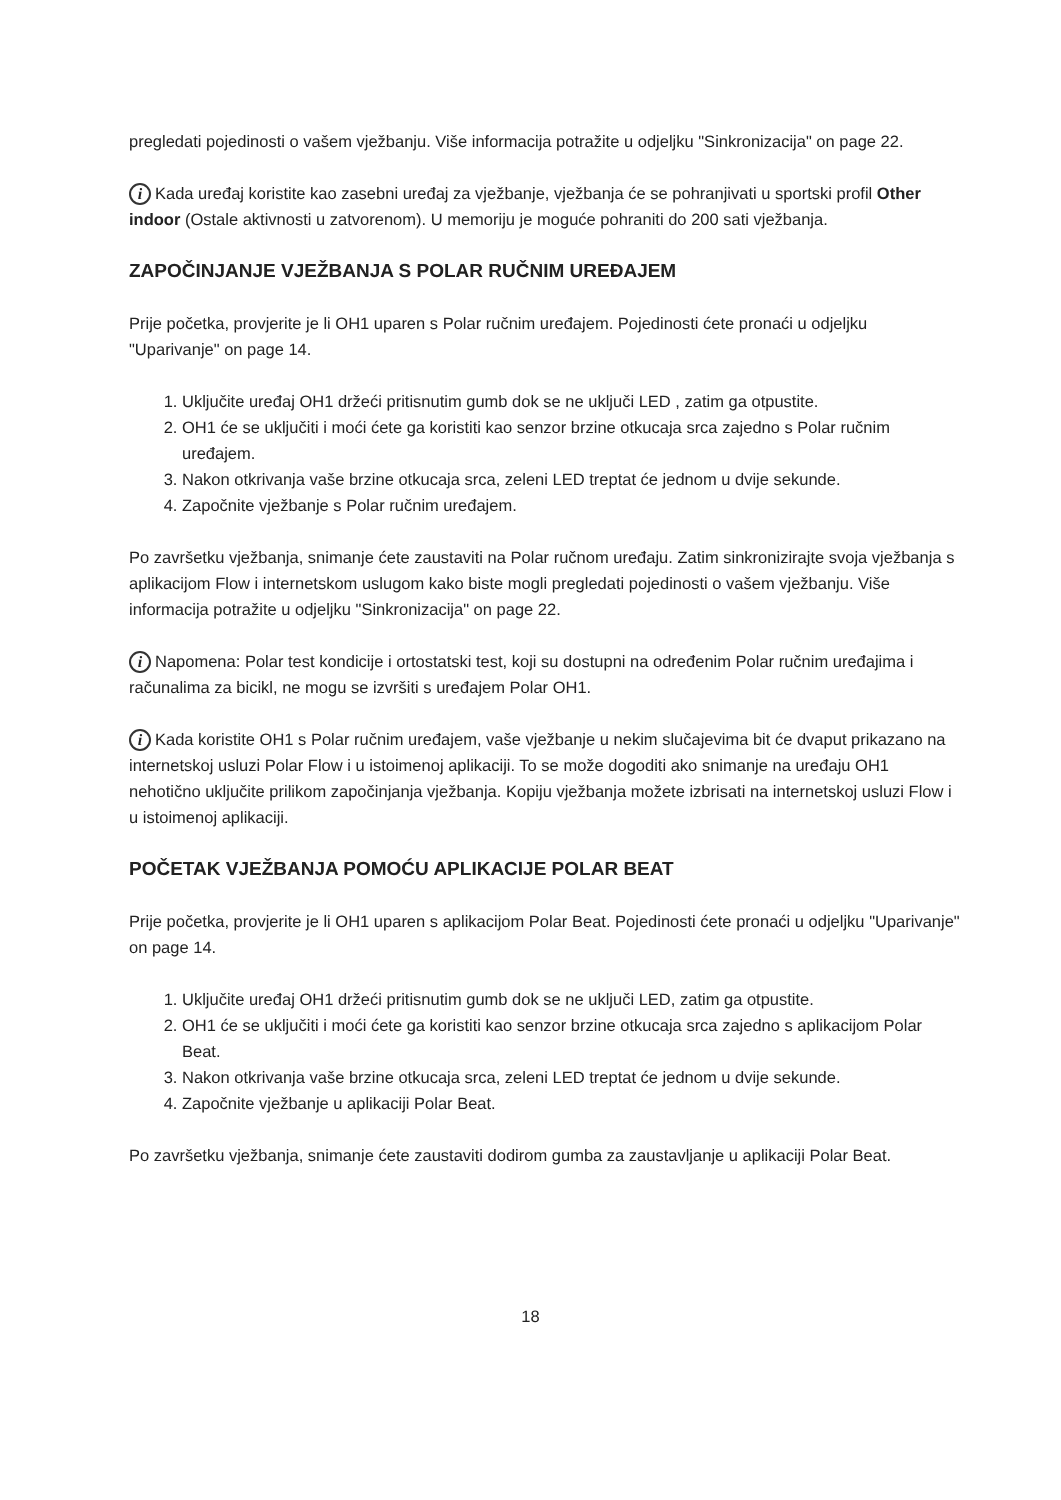pregledati pojedinosti o vašem vježbanju. Više informacija potražite u odjeljku "Sinkronizacija" on page 22.
i Kada uređaj koristite kao zasebni uređaj za vježbanje, vježbanja će se pohranjivati u sportski profil Other indoor (Ostale aktivnosti u zatvorenom). U memoriju je moguće pohraniti do 200 sati vježbanja.
ZAPOČINJANJE VJEŽBANJA S POLAR RUČNIM UREĐAJEM
Prije početka, provjerite je li OH1 uparen s Polar ručnim uređajem. Pojedinosti ćete pronaći u odjeljku "Uparivanje" on page 14.
1. Uključite uređaj OH1 držeći pritisnutim gumb dok se ne uključi LED , zatim ga otpustite.
2. OH1 će se uključiti i moći ćete ga koristiti kao senzor brzine otkucaja srca zajedno s Polar ručnim uređajem.
3. Nakon otkrivanja vaše brzine otkucaja srca, zeleni LED treptat će jednom u dvije sekunde.
4. Započnite vježbanje s Polar ručnim uređajem.
Po završetku vježbanja, snimanje ćete zaustaviti na Polar ručnom uređaju. Zatim sinkronizirajte svoja vježbanja s aplikacijom Flow i internetskom uslugom kako biste mogli pregledati pojedinosti o vašem vježbanju. Više informacija potražite u odjeljku "Sinkronizacija" on page 22.
i Napomena: Polar test kondicije i ortostatski test, koji su dostupni na određenim Polar ručnim uređajima i računalima za bicikl, ne mogu se izvršiti s uređajem Polar OH1.
i Kada koristite OH1 s Polar ručnim uređajem, vaše vježbanje u nekim slučajevima bit će dvaput prikazano na internetskoj usluzi Polar Flow i u istoimenoj aplikaciji. To se može dogoditi ako snimanje na uređaju OH1 nehotično uključite prilikom započinjanja vježbanja. Kopiju vježbanja možete izbrisati na internetskoj usluzi Flow i u istoimenoj aplikaciji.
POČETAK VJEŽBANJA POMOĆU APLIKACIJE POLAR BEAT
Prije početka, provjerite je li OH1 uparen s aplikacijom Polar Beat. Pojedinosti ćete pronaći u odjeljku "Uparivanje" on page 14.
1. Uključite uređaj OH1 držeći pritisnutim gumb dok se ne uključi LED, zatim ga otpustite.
2. OH1 će se uključiti i moći ćete ga koristiti kao senzor brzine otkucaja srca zajedno s aplikacijom Polar Beat.
3. Nakon otkrivanja vaše brzine otkucaja srca, zeleni LED treptat će jednom u dvije sekunde.
4. Započnite vježbanje u aplikaciji Polar Beat.
Po završetku vježbanja, snimanje ćete zaustaviti dodirom gumba za zaustavljanje u aplikaciji Polar Beat.
18